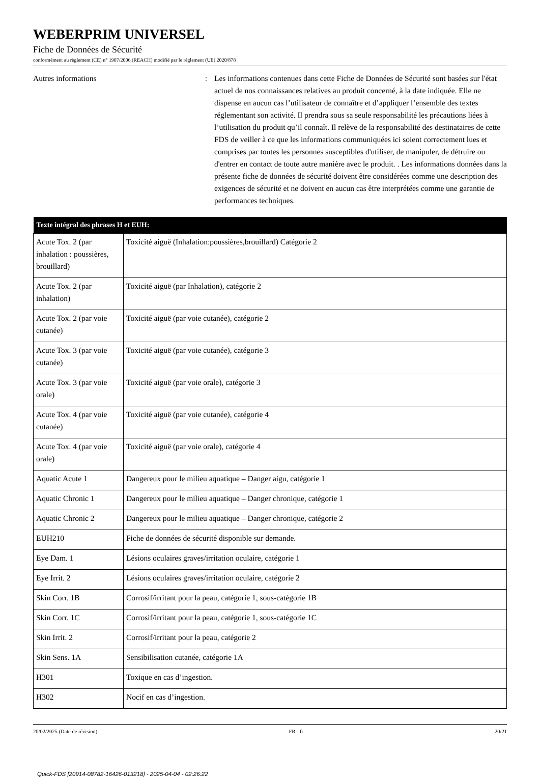WEBERPRIM UNIVERSEL
Fiche de Données de Sécurité
conformément au règlement (CE) n° 1907/2006 (REACH) modifié par le règlement (UE) 2020/878
Autres informations : Les informations contenues dans cette Fiche de Données de Sécurité sont basées sur l'état actuel de nos connaissances relatives au produit concerné, à la date indiquée. Elle ne dispense en aucun cas l’utilisateur de connaître et d’appliquer l’ensemble des textes réglementant son activité. Il prendra sous sa seule responsabilité les précautions liées à l’utilisation du produit qu’il connaît. Il relève de la responsabilité des destinataires de cette FDS de veiller à ce que les informations communiquées ici soient correctement lues et comprises par toutes les personnes susceptibles d'utiliser, de manipuler, de détruire ou d'entrer en contact de toute autre manière avec le produit. . Les informations données dans la présente fiche de données de sécurité doivent être considérées comme une description des exigences de sécurité et ne doivent en aucun cas être interprétées comme une garantie de performances techniques.
| Texte intégral des phrases H et EUH: | |
| --- | --- |
| Acute Tox. 2 (par inhalation : poussières, brouillard) | Toxicité aiguë (Inhalation:poussières,brouillard) Catégorie 2 |
| Acute Tox. 2 (par inhalation) | Toxicité aiguë (par Inhalation), catégorie 2 |
| Acute Tox. 2 (par voie cutanée) | Toxicité aiguë (par voie cutanée), catégorie 2 |
| Acute Tox. 3 (par voie cutanée) | Toxicité aiguë (par voie cutanée), catégorie 3 |
| Acute Tox. 3 (par voie orale) | Toxicité aiguë (par voie orale), catégorie 3 |
| Acute Tox. 4 (par voie cutanée) | Toxicité aiguë (par voie cutanée), catégorie 4 |
| Acute Tox. 4 (par voie orale) | Toxicité aiguë (par voie orale), catégorie 4 |
| Aquatic Acute 1 | Dangereux pour le milieu aquatique – Danger aigu, catégorie 1 |
| Aquatic Chronic 1 | Dangereux pour le milieu aquatique – Danger chronique, catégorie 1 |
| Aquatic Chronic 2 | Dangereux pour le milieu aquatique – Danger chronique, catégorie 2 |
| EUH210 | Fiche de données de sécurité disponible sur demande. |
| Eye Dam. 1 | Lésions oculaires graves/irritation oculaire, catégorie 1 |
| Eye Irrit. 2 | Lésions oculaires graves/irritation oculaire, catégorie 2 |
| Skin Corr. 1B | Corrosif/irritant pour la peau, catégorie 1, sous-catégorie 1B |
| Skin Corr. 1C | Corrosif/irritant pour la peau, catégorie 1, sous-catégorie 1C |
| Skin Irrit. 2 | Corrosif/irritant pour la peau, catégorie 2 |
| Skin Sens. 1A | Sensibilisation cutanée, catégorie 1A |
| H301 | Toxique en cas d’ingestion. |
| H302 | Nocif en cas d’ingestion. |
20/02/2025 (Date de révision) FR - fr 20/21
Quick-FDS [20914-08782-16426-013218] - 2025-04-04 - 02:26:22